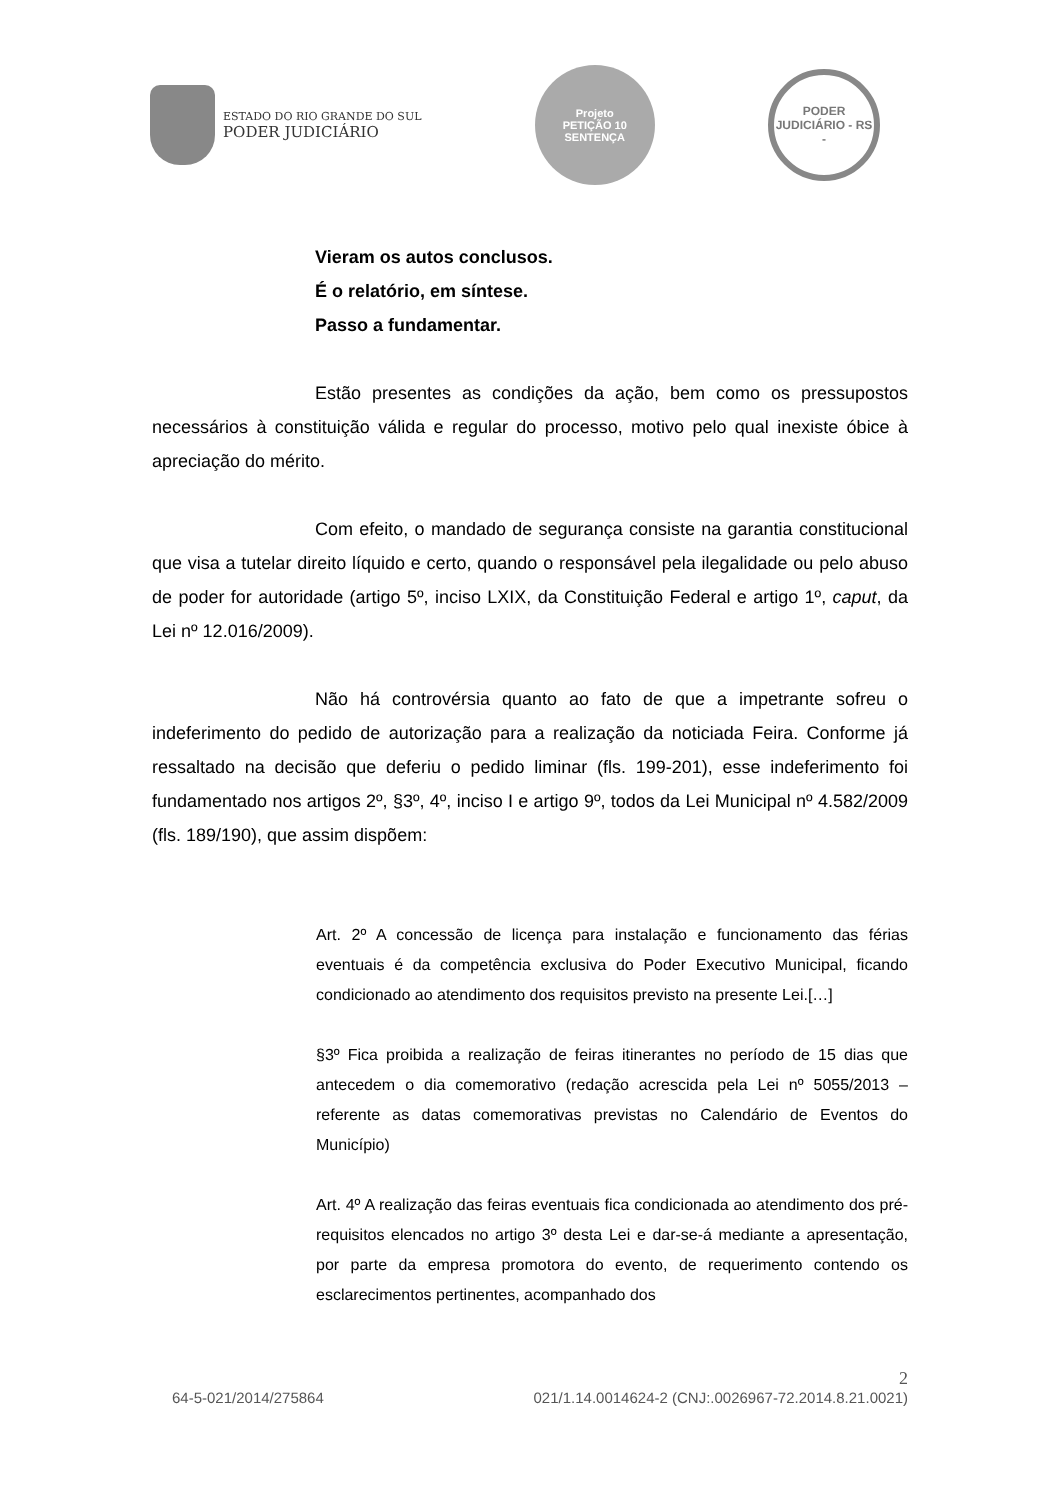ESTADO DO RIO GRANDE DO SUL
PODER JUDICIÁRIO
Projeto
PETIÇÃO 10 SENTENÇA
PODER JUDICIÁRIO - RS -
Vieram os autos conclusos.
É o relatório, em síntese.
Passo a fundamentar.
Estão presentes as condições da ação, bem como os pressupostos necessários à constituição válida e regular do processo, motivo pelo qual inexiste óbice à apreciação do mérito.
Com efeito, o mandado de segurança consiste na garantia constitucional que visa a tutelar direito líquido e certo, quando o responsável pela ilegalidade ou pelo abuso de poder for autoridade (artigo 5º, inciso LXIX, da Constituição Federal e artigo 1º, caput, da Lei nº 12.016/2009).
Não há controvérsia quanto ao fato de que a impetrante sofreu o indeferimento do pedido de autorização para a realização da noticiada Feira. Conforme já ressaltado na decisão que deferiu o pedido liminar (fls. 199-201), esse indeferimento foi fundamentado nos artigos 2º, §3º, 4º, inciso I e artigo 9º, todos da Lei Municipal nº 4.582/2009 (fls. 189/190), que assim dispõem:
Art. 2º A concessão de licença para instalação e funcionamento das férias eventuais é da competência exclusiva do Poder Executivo Municipal, ficando condicionado ao atendimento dos requisitos previsto na presente Lei.[…]
§3º Fica proibida a realização de feiras itinerantes no período de 15 dias que antecedem o dia comemorativo (redação acrescida pela Lei nº 5055/2013 – referente as datas comemorativas previstas no Calendário de Eventos do Município)
Art. 4º A realização das feiras eventuais fica condicionada ao atendimento dos pré-requisitos elencados no artigo 3º desta Lei e dar-se-á mediante a apresentação, por parte da empresa promotora do evento, de requerimento contendo os esclarecimentos pertinentes, acompanhado dos
2
64-5-021/2014/275864 021/1.14.0014624-2 (CNJ:.0026967-72.2014.8.21.0021)